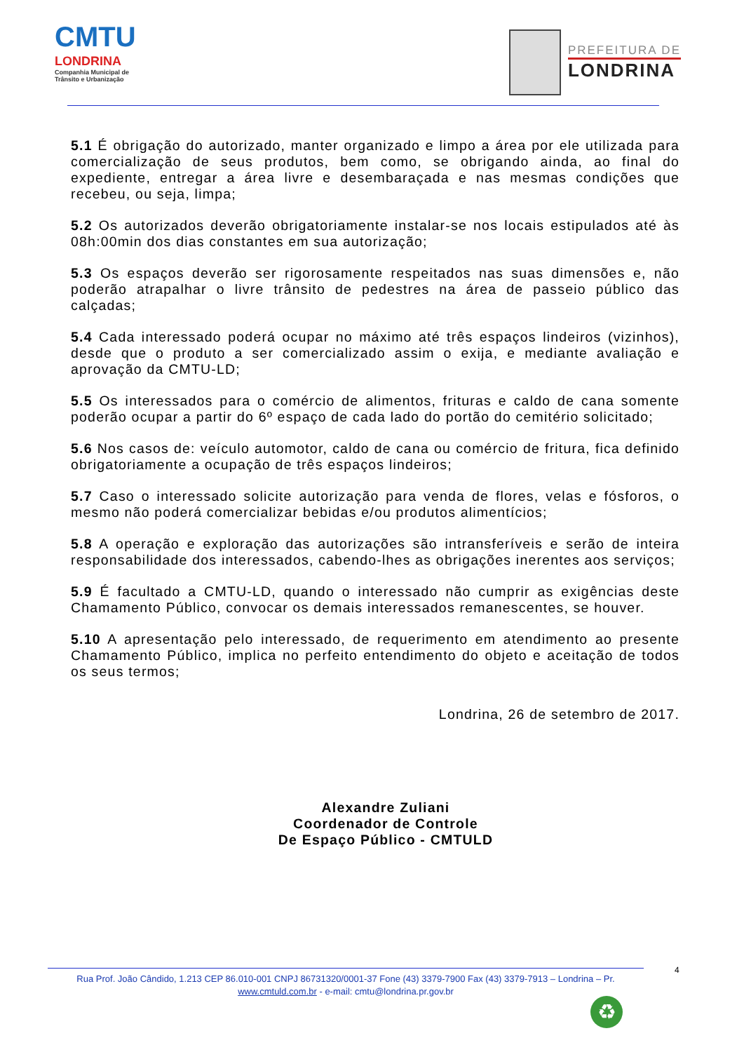CMTU
LONDRINA
Companhia Municipal de
Trânsito e Urbanização
PREFEITURA DE
LONDRINA
5.1 É obrigação do autorizado, manter organizado e limpo a área por ele utilizada para comercialização de seus produtos, bem como, se obrigando ainda, ao final do expediente, entregar a área livre e desembaraçada e nas mesmas condições que recebeu, ou seja, limpa;
5.2 Os autorizados deverão obrigatoriamente instalar-se nos locais estipulados até às 08h:00min dos dias constantes em sua autorização;
5.3 Os espaços deverão ser rigorosamente respeitados nas suas dimensões e, não poderão atrapalhar o livre trânsito de pedestres na área de passeio público das calçadas;
5.4 Cada interessado poderá ocupar no máximo até três espaços lindeiros (vizinhos), desde que o produto a ser comercializado assim o exija, e mediante avaliação e aprovação da CMTU-LD;
5.5 Os interessados para o comércio de alimentos, frituras e caldo de cana somente poderão ocupar a partir do 6º espaço de cada lado do portão do cemitério solicitado;
5.6 Nos casos de: veículo automotor, caldo de cana ou comércio de fritura, fica definido obrigatoriamente a ocupação de três espaços lindeiros;
5.7 Caso o interessado solicite autorização para venda de flores, velas e fósforos, o mesmo não poderá comercializar bebidas e/ou produtos alimentícios;
5.8 A operação e exploração das autorizações são intransferíveis e serão de inteira responsabilidade dos interessados, cabendo-lhes as obrigações inerentes aos serviços;
5.9 É facultado a CMTU-LD, quando o interessado não cumprir as exigências deste Chamamento Público, convocar os demais interessados remanescentes, se houver.
5.10 A apresentação pelo interessado, de requerimento em atendimento ao presente Chamamento Público, implica no perfeito entendimento do objeto e aceitação de todos os seus termos;
Londrina, 26 de setembro de 2017.
Alexandre Zuliani
Coordenador de Controle
De Espaço Público - CMTULD
4
Rua Prof. João Cândido, 1.213 CEP 86.010-001 CNPJ 86731320/0001-37 Fone (43) 3379-7900 Fax (43) 3379-7913 – Londrina – Pr.
www.cmtuld.com.br - e-mail: cmtu@londrina.pr.gov.br
♻